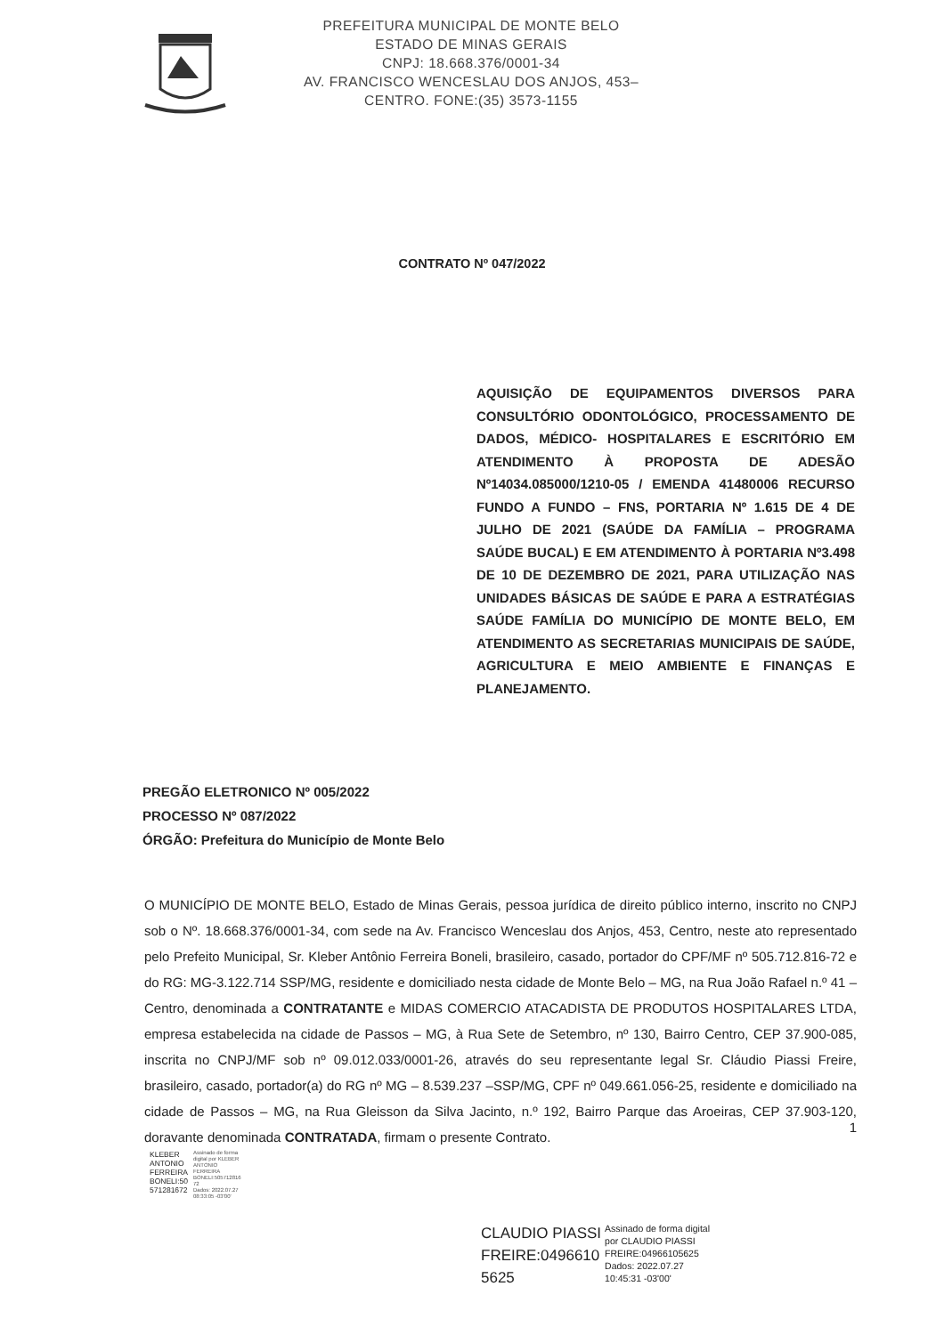PREFEITURA MUNICIPAL DE MONTE BELO
ESTADO DE MINAS GERAIS
CNPJ: 18.668.376/0001-34
AV. FRANCISCO WENCESLAU DOS ANJOS, 453–
CENTRO. FONE:(35) 3573-1155
CONTRATO Nº 047/2022
AQUISIÇÃO DE EQUIPAMENTOS DIVERSOS PARA CONSULTÓRIO ODONTOLÓGICO, PROCESSAMENTO DE DADOS, MÉDICO- HOSPITALARES E ESCRITÓRIO EM ATENDIMENTO À PROPOSTA DE ADESÃO Nº14034.085000/1210-05 / EMENDA 41480006 RECURSO FUNDO A FUNDO – FNS, PORTARIA Nº 1.615 DE 4 DE JULHO DE 2021 (SAÚDE DA FAMÍLIA – PROGRAMA SAÚDE BUCAL) E EM ATENDIMENTO À PORTARIA Nº3.498 DE 10 DE DEZEMBRO DE 2021, PARA UTILIZAÇÃO NAS UNIDADES BÁSICAS DE SAÚDE E PARA A ESTRATÉGIAS SAÚDE FAMÍLIA DO MUNICÍPIO DE MONTE BELO, EM ATENDIMENTO AS SECRETARIAS MUNICIPAIS DE SAÚDE, AGRICULTURA E MEIO AMBIENTE E FINANÇAS E PLANEJAMENTO.
PREGÃO ELETRONICO Nº 005/2022
PROCESSO Nº 087/2022
ÓRGÃO: Prefeitura do Município de Monte Belo
O MUNICÍPIO DE MONTE BELO, Estado de Minas Gerais, pessoa jurídica de direito público interno, inscrito no CNPJ sob o Nº. 18.668.376/0001-34, com sede na Av. Francisco Wenceslau dos Anjos, 453, Centro, neste ato representado pelo Prefeito Municipal, Sr. Kleber Antônio Ferreira Boneli, brasileiro, casado, portador do CPF/MF nº 505.712.816-72 e do RG: MG-3.122.714 SSP/MG, residente e domiciliado nesta cidade de Monte Belo – MG, na Rua João Rafael n.º 41 – Centro, denominada a CONTRATANTE e MIDAS COMERCIO ATACADISTA DE PRODUTOS HOSPITALARES LTDA, empresa estabelecida na cidade de Passos – MG, à Rua Sete de Setembro, nº 130, Bairro Centro, CEP 37.900-085, inscrita no CNPJ/MF sob nº 09.012.033/0001-26, através do seu representante legal Sr. Cláudio Piassi Freire, brasileiro, casado, portador(a) do RG nº MG – 8.539.237 –SSP/MG, CPF nº 049.661.056-25, residente e domiciliado na cidade de Passos – MG, na Rua Gleisson da Silva Jacinto, n.º 192, Bairro Parque das Aroeiras, CEP 37.903-120, doravante denominada CONTRATADA, firmam o presente Contrato.
KLEBER
ANTONIO
FERREIRA
BONELI:50
571281672
Assinado de forma
digital por KLEBER
ANTONIO
FERREIRA
BONELI:505712816
72
Dados: 2022.07.27
08:33:05 -03'00'
1
CLAUDIO PIASSI
FREIRE:0496610
5625
Assinado de forma digital
por CLAUDIO PIASSI
FREIRE:04966105625
Dados: 2022.07.27
10:45:31 -03'00'